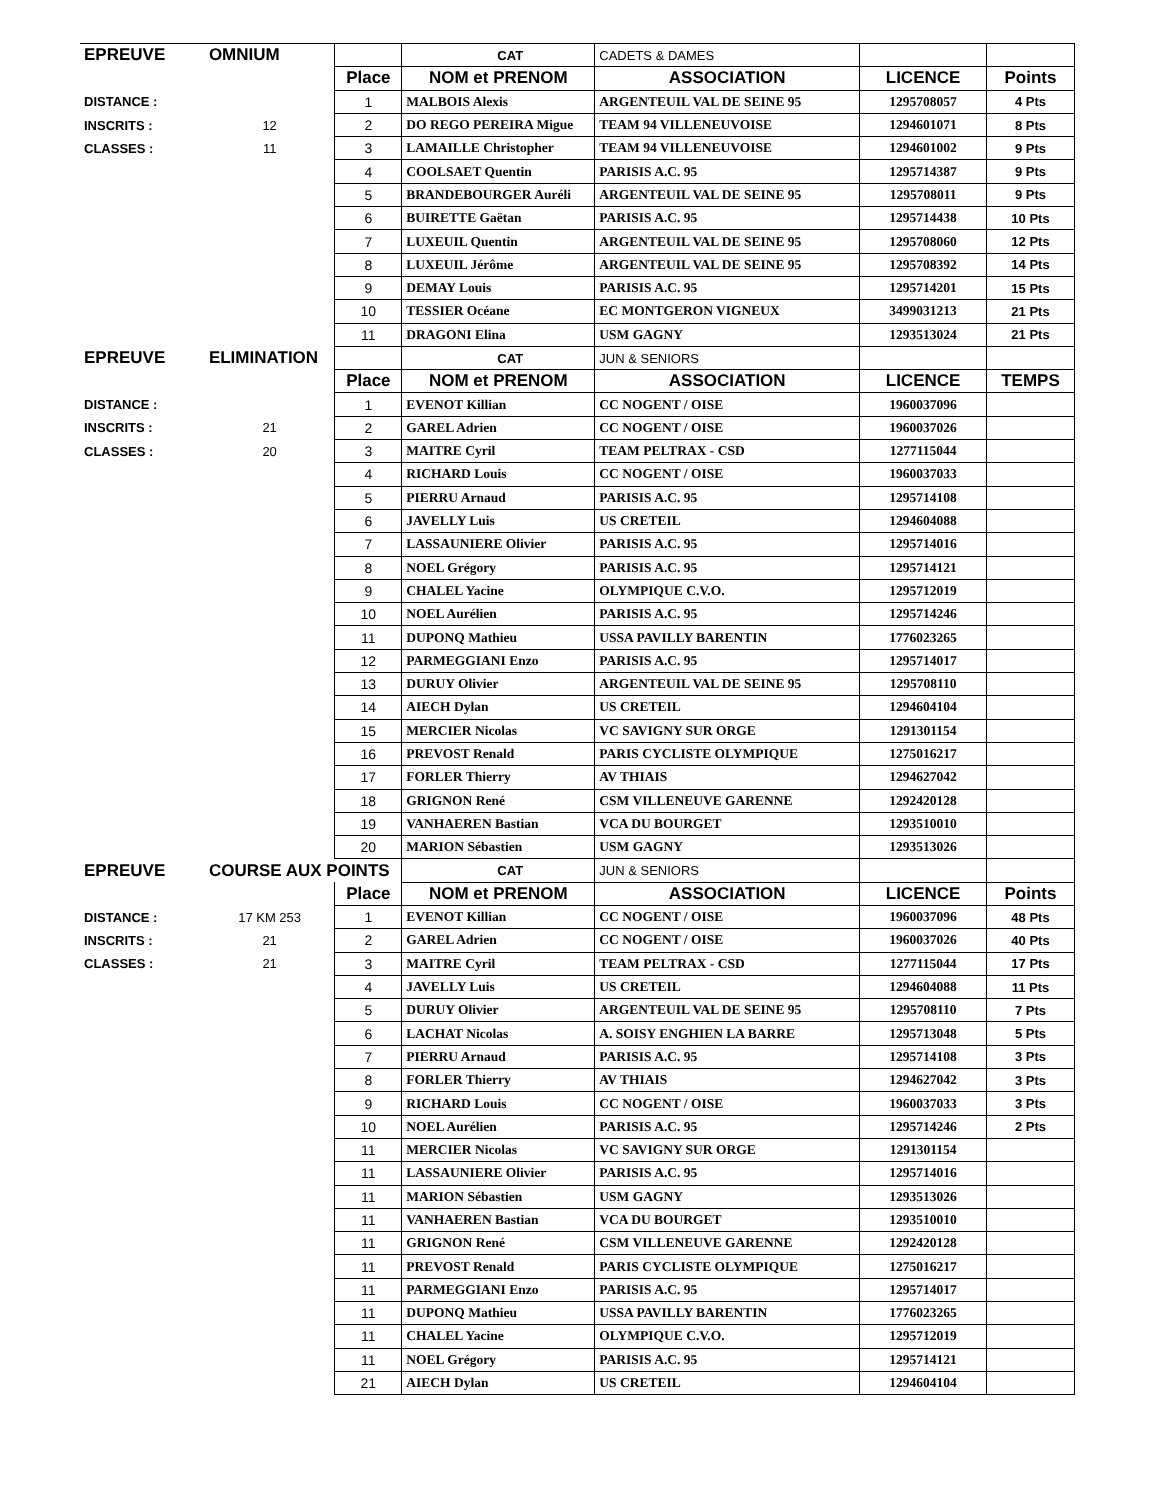| EPREUVE | OMNIUM | | CAT | CADETS & DAMES | | |
| | | Place | NOM et PRENOM | ASSOCIATION | LICENCE | Points |
| DISTANCE : | | 1 | MALBOIS Alexis | ARGENTEUIL VAL DE SEINE 95 | 1295708057 | 4 Pts |
| INSCRITS : | 12 | 2 | DO REGO PEREIRA Migue | TEAM 94 VILLENEUVOISE | 1294601071 | 8 Pts |
| CLASSES : | 11 | 3 | LAMAILLE Christopher | TEAM 94 VILLENEUVOISE | 1294601002 | 9 Pts |
| | | 4 | COOLSAET Quentin | PARISIS A.C. 95 | 1295714387 | 9 Pts |
| | | 5 | BRANDEBOURGER Auréli | ARGENTEUIL VAL DE SEINE 95 | 1295708011 | 9 Pts |
| | | 6 | BUIRETTE Gaëtan | PARISIS A.C. 95 | 1295714438 | 10 Pts |
| | | 7 | LUXEUIL Quentin | ARGENTEUIL VAL DE SEINE 95 | 1295708060 | 12 Pts |
| | | 8 | LUXEUIL Jérôme | ARGENTEUIL VAL DE SEINE 95 | 1295708392 | 14 Pts |
| | | 9 | DEMAY Louis | PARISIS A.C. 95 | 1295714201 | 15 Pts |
| | | 10 | TESSIER Océane | EC MONTGERON VIGNEUX | 3499031213 | 21 Pts |
| | | 11 | DRAGONI Elina | USM GAGNY | 1293513024 | 21 Pts |
| EPREUVE | ELIMINATION | | CAT | JUN & SENIORS | | |
| | | Place | NOM et PRENOM | ASSOCIATION | LICENCE | TEMPS |
| DISTANCE : | | 1 | EVENOT Killian | CC NOGENT / OISE | 1960037096 | |
| INSCRITS : | 21 | 2 | GAREL Adrien | CC NOGENT / OISE | 1960037026 | |
| CLASSES : | 20 | 3 | MAITRE Cyril | TEAM PELTRAX - CSD | 1277115044 | |
| | | 4 | RICHARD Louis | CC NOGENT / OISE | 1960037033 | |
| | | 5 | PIERRU Arnaud | PARISIS A.C. 95 | 1295714108 | |
| | | 6 | JAVELLY Luis | US CRETEIL | 1294604088 | |
| | | 7 | LASSAUNIERE Olivier | PARISIS A.C. 95 | 1295714016 | |
| | | 8 | NOEL Grégory | PARISIS A.C. 95 | 1295714121 | |
| | | 9 | CHALEL Yacine | OLYMPIQUE C.V.O. | 1295712019 | |
| | | 10 | NOEL Aurélien | PARISIS A.C. 95 | 1295714246 | |
| | | 11 | DUPONQ Mathieu | USSA PAVILLY BARENTIN | 1776023265 | |
| | | 12 | PARMEGGIANI Enzo | PARISIS A.C. 95 | 1295714017 | |
| | | 13 | DURUY Olivier | ARGENTEUIL VAL DE SEINE 95 | 1295708110 | |
| | | 14 | AIECH Dylan | US CRETEIL | 1294604104 | |
| | | 15 | MERCIER Nicolas | VC SAVIGNY SUR ORGE | 1291301154 | |
| | | 16 | PREVOST Renald | PARIS CYCLISTE OLYMPIQUE | 1275016217 | |
| | | 17 | FORLER Thierry | AV THIAIS | 1294627042 | |
| | | 18 | GRIGNON René | CSM VILLENEUVE GARENNE | 1292420128 | |
| | | 19 | VANHAEREN Bastian | VCA DU BOURGET | 1293510010 | |
| | | 20 | MARION Sébastien | USM GAGNY | 1293513026 | |
| EPREUVE | COURSE AUX POINTS | | CAT | JUN & SENIORS | | |
| | | Place | NOM et PRENOM | ASSOCIATION | LICENCE | Points |
| DISTANCE : | 17 KM 253 | 1 | EVENOT Killian | CC NOGENT / OISE | 1960037096 | 48 Pts |
| INSCRITS : | 21 | 2 | GAREL Adrien | CC NOGENT / OISE | 1960037026 | 40 Pts |
| CLASSES : | 21 | 3 | MAITRE Cyril | TEAM PELTRAX - CSD | 1277115044 | 17 Pts |
| | | 4 | JAVELLY Luis | US CRETEIL | 1294604088 | 11 Pts |
| | | 5 | DURUY Olivier | ARGENTEUIL VAL DE SEINE 95 | 1295708110 | 7 Pts |
| | | 6 | LACHAT Nicolas | A. SOISY ENGHIEN LA BARRE | 1295713048 | 5 Pts |
| | | 7 | PIERRU Arnaud | PARISIS A.C. 95 | 1295714108 | 3 Pts |
| | | 8 | FORLER Thierry | AV THIAIS | 1294627042 | 3 Pts |
| | | 9 | RICHARD Louis | CC NOGENT / OISE | 1960037033 | 3 Pts |
| | | 10 | NOEL Aurélien | PARISIS A.C. 95 | 1295714246 | 2 Pts |
| | | 11 | MERCIER Nicolas | VC SAVIGNY SUR ORGE | 1291301154 | |
| | | 11 | LASSAUNIERE Olivier | PARISIS A.C. 95 | 1295714016 | |
| | | 11 | MARION Sébastien | USM GAGNY | 1293513026 | |
| | | 11 | VANHAEREN Bastian | VCA DU BOURGET | 1293510010 | |
| | | 11 | GRIGNON René | CSM VILLENEUVE GARENNE | 1292420128 | |
| | | 11 | PREVOST Renald | PARIS CYCLISTE OLYMPIQUE | 1275016217 | |
| | | 11 | PARMEGGIANI Enzo | PARISIS A.C. 95 | 1295714017 | |
| | | 11 | DUPONQ Mathieu | USSA PAVILLY BARENTIN | 1776023265 | |
| | | 11 | CHALEL Yacine | OLYMPIQUE C.V.O. | 1295712019 | |
| | | 11 | NOEL Grégory | PARISIS A.C. 95 | 1295714121 | |
| | | 21 | AIECH Dylan | US CRETEIL | 1294604104 | |